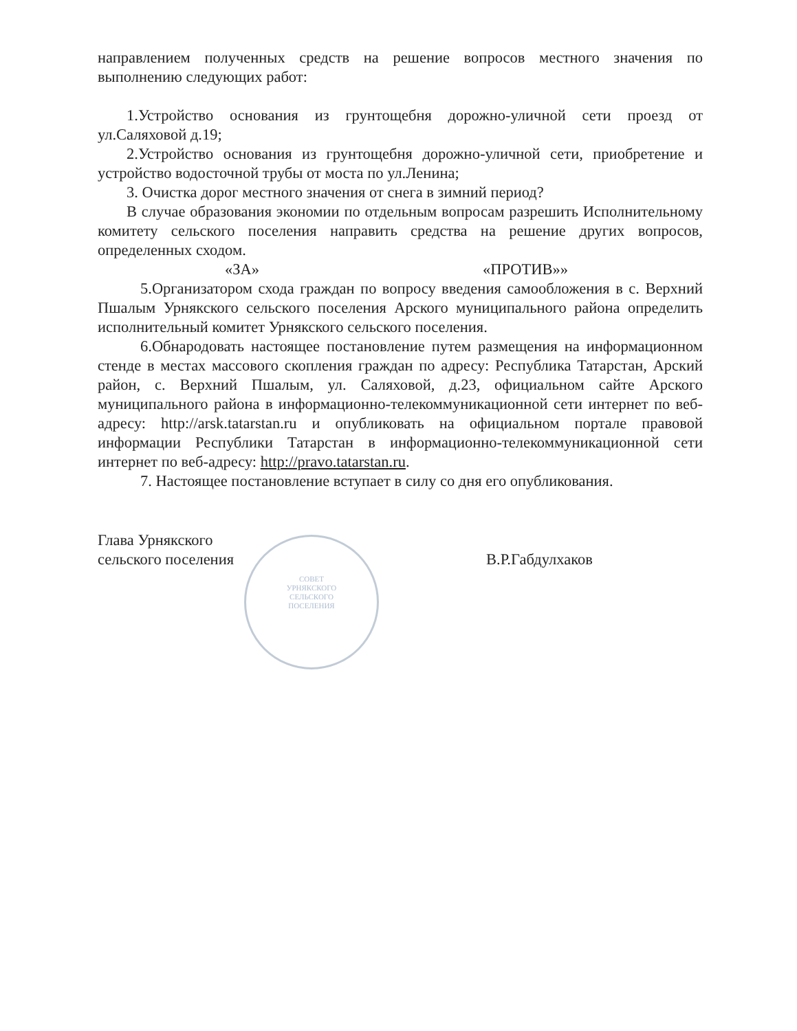СОВЕТ УРНЯКСКОГО СЕЛЬСКОГО ПОСЕЛЕНИЯ
направлением полученных средств на решение вопросов местного значения по выполнению следующих работ:
1.Устройство основания из грунтощебня дорожно-уличной сети проезд от ул.Саляховой д.19;
2.Устройство основания из грунтощебня дорожно-уличной сети, приобретение и устройство водосточной трубы от моста по ул.Ленина;
3. Очистка дорог местного значения от снега в зимний период?
В случае образования экономии по отдельным вопросам разрешить Исполнительному комитету сельского поселения направить средства на решение других вопросов, определенных сходом.
«ЗА» «ПРОТИВ»»
5.Организатором схода граждан по вопросу введения самообложения в с. Верхний Пшалым Урнякского сельского поселения Арского муниципального района определить исполнительный комитет Урнякского сельского поселения.
6.Обнародовать настоящее постановление путем размещения на информационном стенде в местах массового скопления граждан по адресу: Республика Татарстан, Арский район, с. Верхний Пшалым, ул. Саляховой, д.23, официальном сайте Арского муниципального района в информационно-телекоммуникационной сети интернет по веб-адресу: http://arsk.tatarstan.ru и опубликовать на официальном портале правовой информации Республики Татарстан в информационно-телекоммуникационной сети интернет по веб-адресу: http://pravo.tatarstan.ru.
7. Настоящее постановление вступает в силу со дня его опубликования.
Глава Урнякского
сельского поселения
В.Р.Габдулхаков